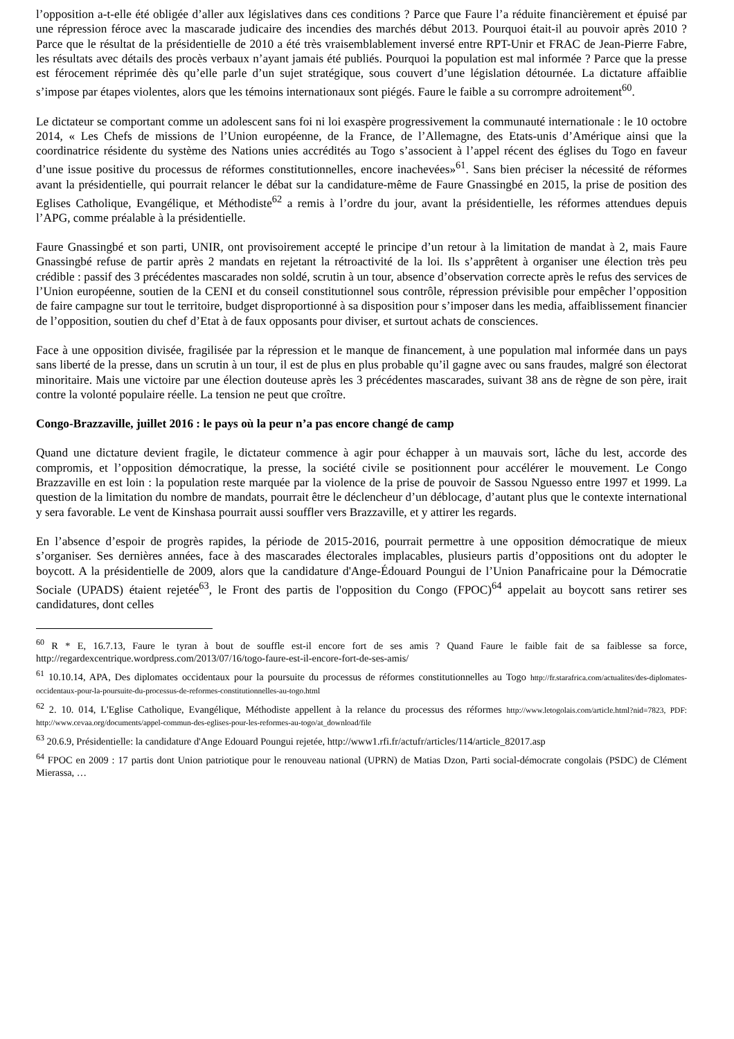l’opposition a-t-elle été obligée d’aller aux législatives dans ces conditions ? Parce que Faure l’a réduite financièrement et épuisé par une répression féroce avec la mascarade judicaire des incendies des marchés début 2013. Pourquoi était-il au pouvoir après 2010 ? Parce que le résultat de la présidentielle de 2010 a été très vraisemblablement inversé entre RPT-Unir et FRAC de Jean-Pierre Fabre, les résultats avec détails des procès verbaux n’ayant jamais été publiés. Pourquoi la population est mal informée ? Parce que la presse est férocement réprimée dès qu’elle parle d’un sujet stratégique, sous couvert d’une législation détournée. La dictature affaiblie s’impose par étapes violentes, alors que les témoins internationaux sont piégés. Faure le faible a su corrompre adroitement<sup>60</sup>.
Le dictateur se comportant comme un adolescent sans foi ni loi exaspère progressivement la communauté internationale : le 10 octobre 2014, « Les Chefs de missions de l’Union européenne, de la France, de l’Allemagne, des Etats-unis d’Amérique ainsi que la coordinatrice résidente du système des Nations unies accrédités au Togo s’associent à l’appel récent des églises du Togo en faveur d’une issue positive du processus de réformes constitutionnelles, encore inachevées»<sup>61</sup>. Sans bien préciser la nécessité de réformes avant la présidentielle, qui pourrait relancer le débat sur la candidature-même de Faure Gnassingbé en 2015, la prise de position des Eglises Catholique, Evangélique, et Méthodiste<sup>62</sup> a remis à l’ordre du jour, avant la présidentielle, les réformes attendues depuis l’APG, comme préalable à la présidentielle.
Faure Gnassingbé et son parti, UNIR, ont provisoirement accepté le principe d’un retour à la limitation de mandat à 2, mais Faure Gnassingbé refuse de partir après 2 mandats en rejetant la rétroactivité de la loi. Ils s’apprêtent à organiser une élection très peu crédible : passif des 3 précédentes mascarades non soldé, scrutin à un tour, absence d’observation correcte après le refus des services de l’Union européenne, soutien de la CENI et du conseil constitutionnel sous contrôle, répression prévisible pour empêcher l’opposition de faire campagne sur tout le territoire, budget disproportionné à sa disposition pour s’imposer dans les media, affaiblissement financier de l’opposition, soutien du chef d’Etat à de faux opposants pour diviser, et surtout achats de consciences.
Face à une opposition divisée, fragilisée par la répression et le manque de financement, à une population mal informée dans un pays sans liberté de la presse, dans un scrutin à un tour, il est de plus en plus probable qu’il gagne avec ou sans fraudes, malgré son électorat minoritaire. Mais une victoire par une élection douteuse après les 3 précédentes mascarades, suivant 38 ans de règne de son père, irait contre la volonté populaire réelle. La tension ne peut que croître.
Congo-Brazzaville, juillet 2016 : le pays où la peur n’a pas encore changé de camp
Quand une dictature devient fragile, le dictateur commence à agir pour échapper à un mauvais sort, lâche du lest, accorde des compromis, et l’opposition démocratique, la presse, la société civile se positionnent pour accélérer le mouvement. Le Congo Brazzaville en est loin : la population reste marquée par la violence de la prise de pouvoir de Sassou Nguesso entre 1997 et 1999. La question de la limitation du nombre de mandats, pourrait être le déclencheur d’un déblocage, d’autant plus que le contexte international y sera favorable. Le vent de Kinshasa pourrait aussi souffler vers Brazzaville, et y attirer les regards.
En l’absence d’espoir de progrès rapides, la période de 2015-2016, pourrait permettre à une opposition démocratique de mieux s’organiser. Ses dernières années, face à des mascarades électorales implacables, plusieurs partis d’oppositions ont du adopter le boycott. A la présidentielle de 2009, alors que la candidature d'Ange-Édouard Poungui de l’Union Panafricaine pour la Démocratie Sociale (UPADS) étaient rejetée<sup>63</sup>, le Front des partis de l'opposition du Congo (FPOC)<sup>64</sup> appelait au boycott sans retirer ses candidatures, dont celles
<sup>60</sup> R * E, 16.7.13, Faure le tyran à bout de souffle est-il encore fort de ses amis ? Quand Faure le faible fait de sa faiblesse sa force, http://regardexcentrique.wordpress.com/2013/07/16/togo-faure-est-il-encore-fort-de-ses-amis/
<sup>61</sup> 10.10.14, APA, Des diplomates occidentaux pour la poursuite du processus de réformes constitutionnelles au Togo http://fr.starafrica.com/actualites/des-diplomates-occidentaux-pour-la-poursuite-du-processus-de-reformes-constitutionnelles-au-togo.html
<sup>62</sup> 2. 10. 014, L'Eglise Catholique, Evangélique, Méthodiste appellent à la relance du processus des réformes http://www.letogolais.com/article.html?nid=7823, PDF: http://www.cevaa.org/documents/appel-commun-des-eglises-pour-les-reformes-au-togo/at_download/file
<sup>63</sup> 20.6.9, Présidentielle: la candidature d'Ange Edouard Poungui rejetée, http://www1.rfi.fr/actufr/articles/114/article_82017.asp
<sup>64</sup> FPOC en 2009 : 17 partis dont Union patriotique pour le renouveau national (UPRN) de Matias Dzon, Parti social-démocrate congolais (PSDC) de Clément Mierassa, …